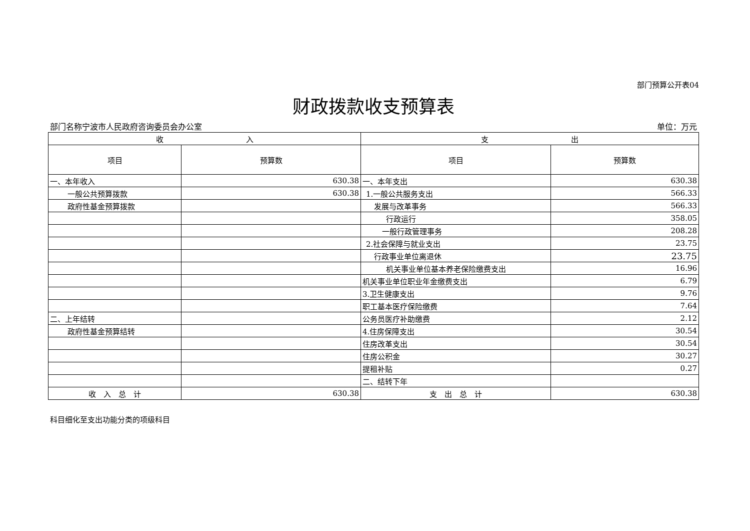部门预算公开表04
财政拨款收支预算表
部门名称宁波市人民政府咨询委员会办公室 单位：万元
| 收 入 | | 支 出 | |
| 项目 | 预算数 | 项目 | 预算数 |
| 一、本年收入 | 630.38 | 一、本年支出 | 630.38 |
| 一般公共预算拨款 | 630.38 | 1.一般公共服务支出 | 566.33 |
| 政府性基金预算拨款 | | 发展与改革事务 | 566.33 |
| | | 行政运行 | 358.05 |
| | | 一般行政管理事务 | 208.28 |
| | | 2.社会保障与就业支出 | 23.75 |
| | | 行政事业单位离退休 | 23.75 |
| | | 机关事业单位基本养老保险缴费支出 | 16.96 |
| | | 机关事业单位职业年金缴费支出 | 6.79 |
| | | 3.卫生健康支出 | 9.76 |
| | | 职工基本医疗保险缴费 | 7.64 |
| 二、上年结转 | | 公务员医疗补助缴费 | 2.12 |
| 政府性基金预算结转 | | 4.住房保障支出 | 30.54 |
| | | 住房改革支出 | 30.54 |
| | | 住房公积金 | 30.27 |
| | | 提租补贴 | 0.27 |
| | | 二、结转下年 | |
| 收 入 总 计 | 630.38 | 支 出 总 计 | 630.38 |
科目细化至支出功能分类的项级科目